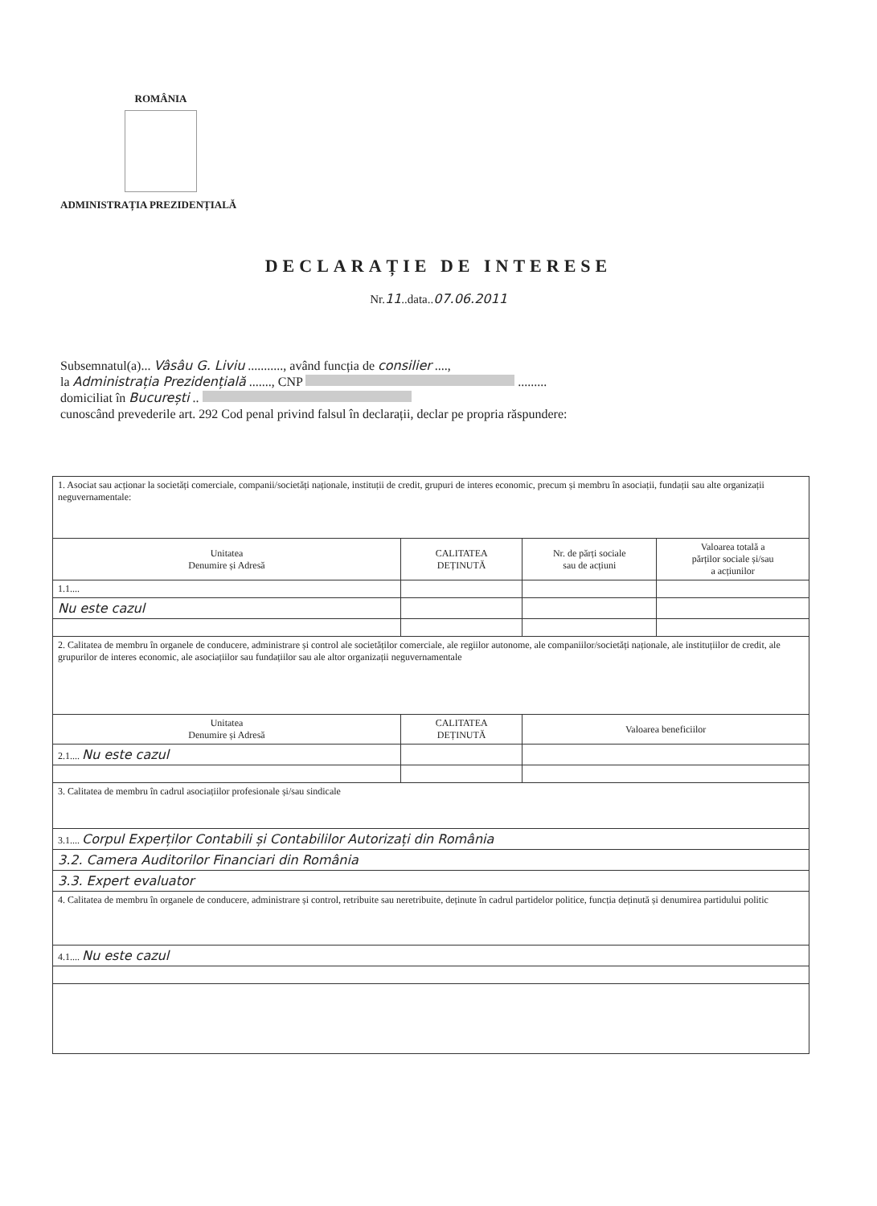ROMÂNIA
ADMINISTRAȚIA PREZIDENȚIALĂ
DECLARAȚIE DE INTERESE
Nr.11..data..07.06.2011
Subsemnatul(a)... Vâsâu G. Liviu ..........., având funcția de consilier ....,
la Administrația Prezidențială ......., CNP .........
domiciliat în București ..
cunoscând prevederile art. 292 Cod penal privind falsul în declarații, declar pe propria răspundere:
| 1. Asociat sau acționar la societăți comerciale, companii/societăți naționale, instituții de credit, grupuri de interes economic, precum și membru în asociații, fundații sau alte organizații neguvernamentale: | | | |
| Unitatea Denumire și Adresă | CALITATEA DEȚINUTĂ | Nr. de părți sociale sau de acțiuni | Valoarea totală a părților sociale și/sau a acțiunilor |
| 1.1.... | | | |
| Nu este cazul | | | |
| 2. Calitatea de membru în organele de conducere, administrare și control ale societăților comerciale, ale regiilor autonome, ale companiilor/societăți naționale, ale instituțiilor de credit, ale grupurilor de interes economic, ale asociațiilor sau fundațiilor sau ale altor organizații neguvernamentale | | | |
| Unitatea Denumire și Adresă | CALITATEA DEȚINUTĂ | Valoarea beneficiilor | |
| 2.1.... Nu este cazul | | | |
| 3. Calitatea de membru în cadrul asociațiilor profesionale și/sau sindicale | | | |
| 3.1.... Corpul Experților Contabili și Contabililor Autorizați din România | | | |
| 3.2. Camera Auditorilor Financiari din România | | | |
| 3.3. Expert evaluator | | | |
| 4. Calitatea de membru în organele de conducere, administrare și control, retribuite sau neretribuite, deținute în cadrul partidelor politice, funcția deținută și denumirea partidului politic | | | |
| 4.1.... Nu este cazul | | | |